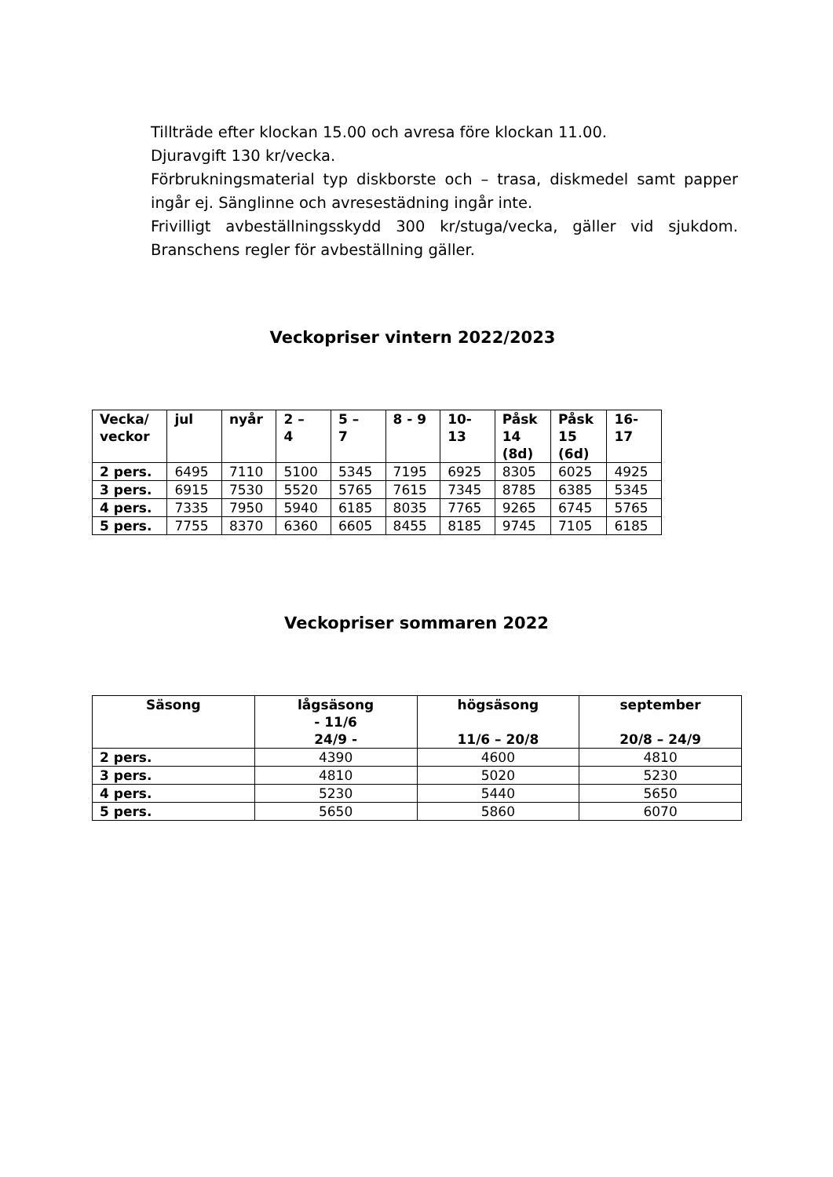Tillträde efter klockan 15.00 och avresa före klockan 11.00.
Djuravgift 130 kr/vecka.
Förbrukningsmaterial typ diskborste och – trasa, diskmedel samt papper ingår ej. Sänglinne och avresestädning ingår inte.
Frivilligt avbeställningsskydd 300 kr/stuga/vecka, gäller vid sjukdom. Branschens regler för avbeställning gäller.
Veckopriser vintern 2022/2023
| Vecka/ veckor | jul | nyår | 2 – 4 | 5 – 7 | 8 - 9 | 10- 13 | Påsk 14 (8d) | Påsk 15 (6d) | 16- 17 |
| --- | --- | --- | --- | --- | --- | --- | --- | --- | --- |
| 2 pers. | 6495 | 7110 | 5100 | 5345 | 7195 | 6925 | 8305 | 6025 | 4925 |
| 3 pers. | 6915 | 7530 | 5520 | 5765 | 7615 | 7345 | 8785 | 6385 | 5345 |
| 4 pers. | 7335 | 7950 | 5940 | 6185 | 8035 | 7765 | 9265 | 6745 | 5765 |
| 5 pers. | 7755 | 8370 | 6360 | 6605 | 8455 | 8185 | 9745 | 7105 | 6185 |
Veckopriser sommaren 2022
| Säsong | lågsäsong - 11/6 24/9 - | högsäsong 11/6 – 20/8 | september 20/8 – 24/9 |
| --- | --- | --- | --- |
| 2 pers. | 4390 | 4600 | 4810 |
| 3 pers. | 4810 | 5020 | 5230 |
| 4 pers. | 5230 | 5440 | 5650 |
| 5 pers. | 5650 | 5860 | 6070 |